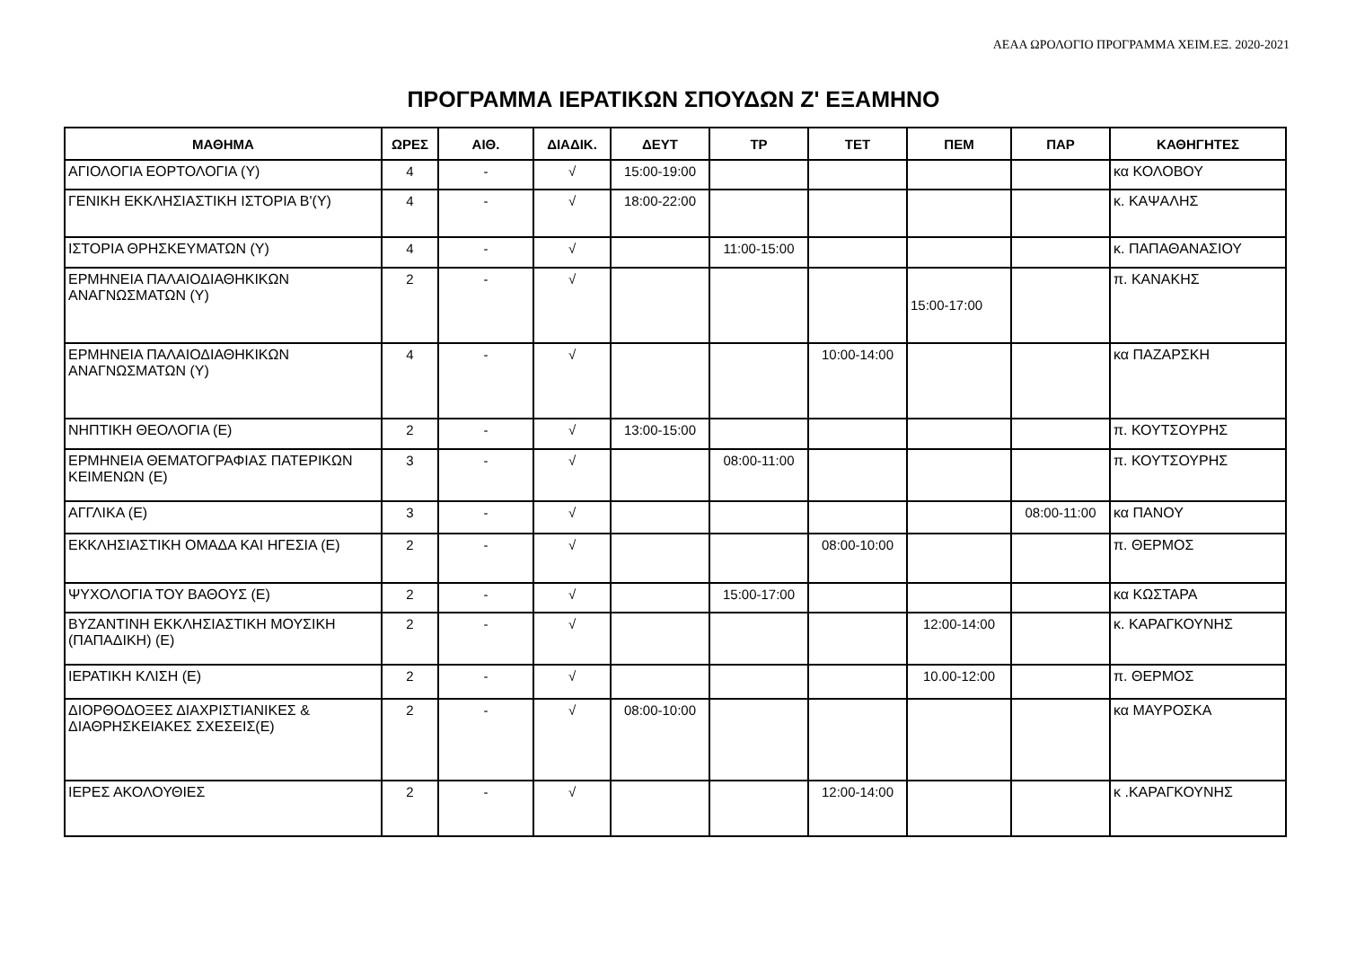ΑΕΑΑ ΩΡΟΛΟΓΙΟ ΠΡΟΓΡΑΜΜΑ ΧΕΙΜ.ΕΞ. 2020-2021
ΠΡΟΓΡΑΜΜΑ ΙΕΡΑΤΙΚΩΝ ΣΠΟΥΔΩΝ Ζ' ΕΞΑΜΗΝΟ
| ΜΑΘΗΜΑ | ΩΡΕΣ | ΑΙΘ. | ΔΙΑΔΙΚ. | ΔΕΥΤ | ΤΡ | ΤΕΤ | ΠΕΜ | ΠΑΡ | ΚΑΘΗΓΗΤΕΣ |
| --- | --- | --- | --- | --- | --- | --- | --- | --- | --- |
| ΑΓΙΟΛΟΓΙΑ ΕΟΡΤΟΛΟΓΙΑ (Υ) | 4 | - | √ | 15:00-19:00 | | | | | κα ΚΟΛΟΒΟΥ |
| ΓΕΝΙΚΗ ΕΚΚΛΗΣΙΑΣΤΙΚΗ ΙΣΤΟΡΙΑ Β'(Υ) | 4 | - | √ | 18:00-22:00 | | | | | κ. ΚΑΨΑΛΗΣ |
| ΙΣΤΟΡΙΑ ΘΡΗΣΚΕΥΜΑΤΩΝ (Υ) | 4 | - | √ | | 11:00-15:00 | | | | κ. ΠΑΠΑΘΑΝΑΣΙΟΥ |
| ΕΡΜΗΝΕΙΑ ΠΑΛΑΙΟΔΙΑΘΗΚΙΚΩΝ ΑΝΑΓΝΩΣΜΑΤΩΝ (Υ) | 2 | - | √ | | | | 15:00-17:00 | | π. ΚΑΝΑΚΗΣ |
| ΕΡΜΗΝΕΙΑ ΠΑΛΑΙΟΔΙΑΘΗΚΙΚΩΝ ΑΝΑΓΝΩΣΜΑΤΩΝ (Υ) | 4 | - | √ | | | 10:00-14:00 | | | κα ΠΑΖΑΡΣΚΗ |
| ΝΗΠΤΙΚΗ ΘΕΟΛΟΓΙΑ (Ε) | 2 | - | √ | 13:00-15:00 | | | | | π. ΚΟΥΤΣΟΥΡΗΣ |
| ΕΡΜΗΝΕΙΑ ΘΕΜΑΤΟΓΡΑΦΙΑΣ ΠΑΤΕΡΙΚΩΝ ΚΕΙΜΕΝΩΝ (Ε) | 3 | - | √ | | 08:00-11:00 | | | | π. ΚΟΥΤΣΟΥΡΗΣ |
| ΑΓΓΛΙΚΑ (Ε) | 3 | - | √ | | | | | 08:00-11:00 | κα ΠΑΝΟΥ |
| ΕΚΚΛΗΣΙΑΣΤΙΚΗ ΟΜΑΔΑ ΚΑΙ ΗΓΕΣΙΑ (Ε) | 2 | - | √ | | | 08:00-10:00 | | | π. ΘΕΡΜΟΣ |
| ΨΥΧΟΛΟΓΙΑ ΤΟΥ ΒΑΘΟΥΣ (Ε) | 2 | - | √ | | 15:00-17:00 | | | | κα ΚΩΣΤΑΡΑ |
| ΒΥΖΑΝΤΙΝΗ ΕΚΚΛΗΣΙΑΣΤΙΚΗ ΜΟΥΣΙΚΗ (ΠΑΠΑΔΙΚΗ) (Ε) | 2 | - | √ | | | | 12:00-14:00 | | κ. ΚΑΡΑΓΚΟΥΝΗΣ |
| ΙΕΡΑΤΙΚΗ ΚΛΙΣΗ (Ε) | 2 | - | √ | | | | 10.00-12:00 | | π. ΘΕΡΜΟΣ |
| ΔΙΟΡΘΟΔΟΞΕΣ ΔΙΑΧΡΙΣΤΙΑΝΙΚΕΣ & ΔΙΑΘΡΗΣΚΕΙΑΚΕΣ ΣΧΕΣΕΙΣ(Ε) | 2 | - | √ | 08:00-10:00 | | | | | κα ΜΑΥΡΟΣΚΑ |
| ΙΕΡΕΣ ΑΚΟΛΟΥΘΙΕΣ | 2 | - | √ | | | 12:00-14:00 | | | κ .ΚΑΡΑΓΚΟΥΝΗΣ |